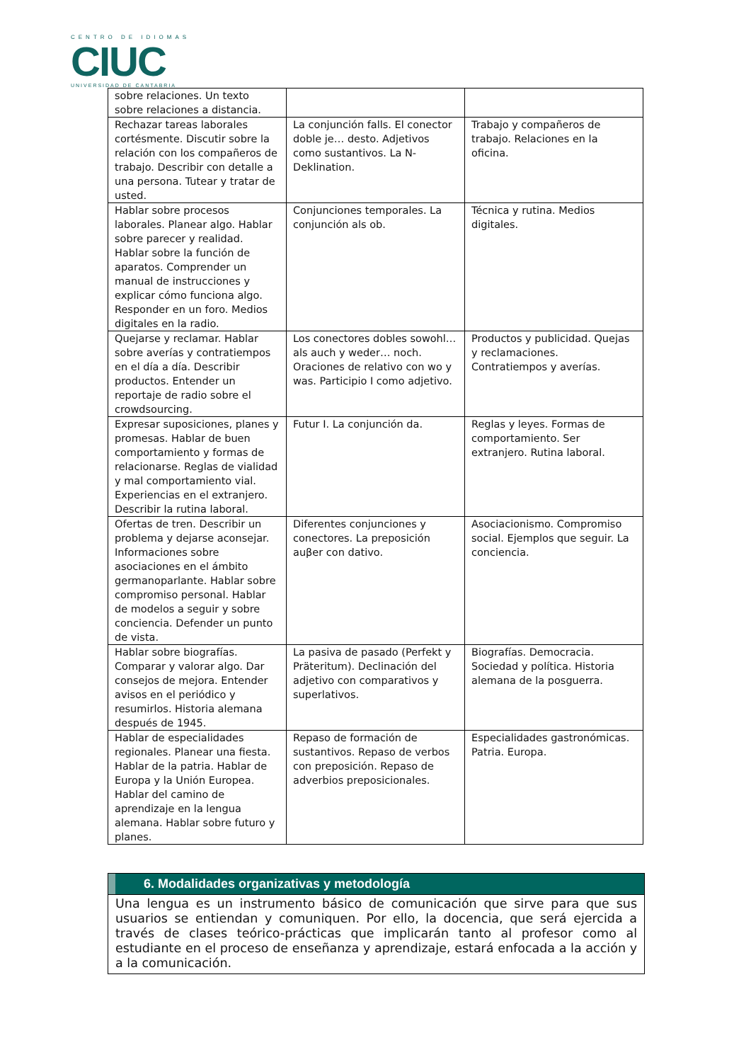CENTRO DE IDIOMAS
CIUC
UNIVERSIDAD DE CANTABRIA
| sobre relaciones. Un texto sobre relaciones a distancia. | | |
| Rechazar tareas laborales cortésmente. Discutir sobre la relación con los compañeros de trabajo. Describir con detalle a una persona. Tutear y tratar de usted. | La conjunción falls. El conector doble je… desto. Adjetivos como sustantivos. La N-Deklination. | Trabajo y compañeros de trabajo. Relaciones en la oficina. |
| Hablar sobre procesos laborales. Planear algo. Hablar sobre parecer y realidad. Hablar sobre la función de aparatos. Comprender un manual de instrucciones y explicar cómo funciona algo. Responder en un foro. Medios digitales en la radio. | Conjunciones temporales. La conjunción als ob. | Técnica y rutina. Medios digitales. |
| Quejarse y reclamar. Hablar sobre averías y contratiempos en el día a día. Describir productos. Entender un reportaje de radio sobre el crowdsourcing. | Los conectores dobles sowohl… als auch y weder… noch. Oraciones de relativo con wo y was. Participio I como adjetivo. | Productos y publicidad. Quejas y reclamaciones. Contratiempos y averías. |
| Expresar suposiciones, planes y promesas. Hablar de buen comportamiento y formas de relacionarse. Reglas de vialidad y mal comportamiento vial. Experiencias en el extranjero. Describir la rutina laboral. | Futur I. La conjunción da. | Reglas y leyes. Formas de comportamiento. Ser extranjero. Rutina laboral. |
| Ofertas de tren. Describir un problema y dejarse aconsejar. Informaciones sobre asociaciones en el ámbito germanoparlante. Hablar sobre compromiso personal. Hablar de modelos a seguir y sobre conciencia. Defender un punto de vista. | Diferentes conjunciones y conectores. La preposición auβer con dativo. | Asociacionismo. Compromiso social. Ejemplos que seguir. La conciencia. |
| Hablar sobre biografías. Comparar y valorar algo. Dar consejos de mejora. Entender avisos en el periódico y resumirlos. Historia alemana después de 1945. | La pasiva de pasado (Perfekt y Präteritum). Declinación del adjetivo con comparativos y superlativos. | Biografías. Democracia. Sociedad y política. Historia alemana de la posguerra. |
| Hablar de especialidades regionales. Planear una fiesta. Hablar de la patria. Hablar de Europa y la Unión Europea. Hablar del camino de aprendizaje en la lengua alemana. Hablar sobre futuro y planes. | Repaso de formación de sustantivos. Repaso de verbos con preposición. Repaso de adverbios preposicionales. | Especialidades gastronómicas. Patria. Europa. |
6. Modalidades organizativas y metodología
Una lengua es un instrumento básico de comunicación que sirve para que sus usuarios se entiendan y comuniquen. Por ello, la docencia, que será ejercida a través de clases teórico-prácticas que implicarán tanto al profesor como al estudiante en el proceso de enseñanza y aprendizaje, estará enfocada a la acción y a la comunicación.